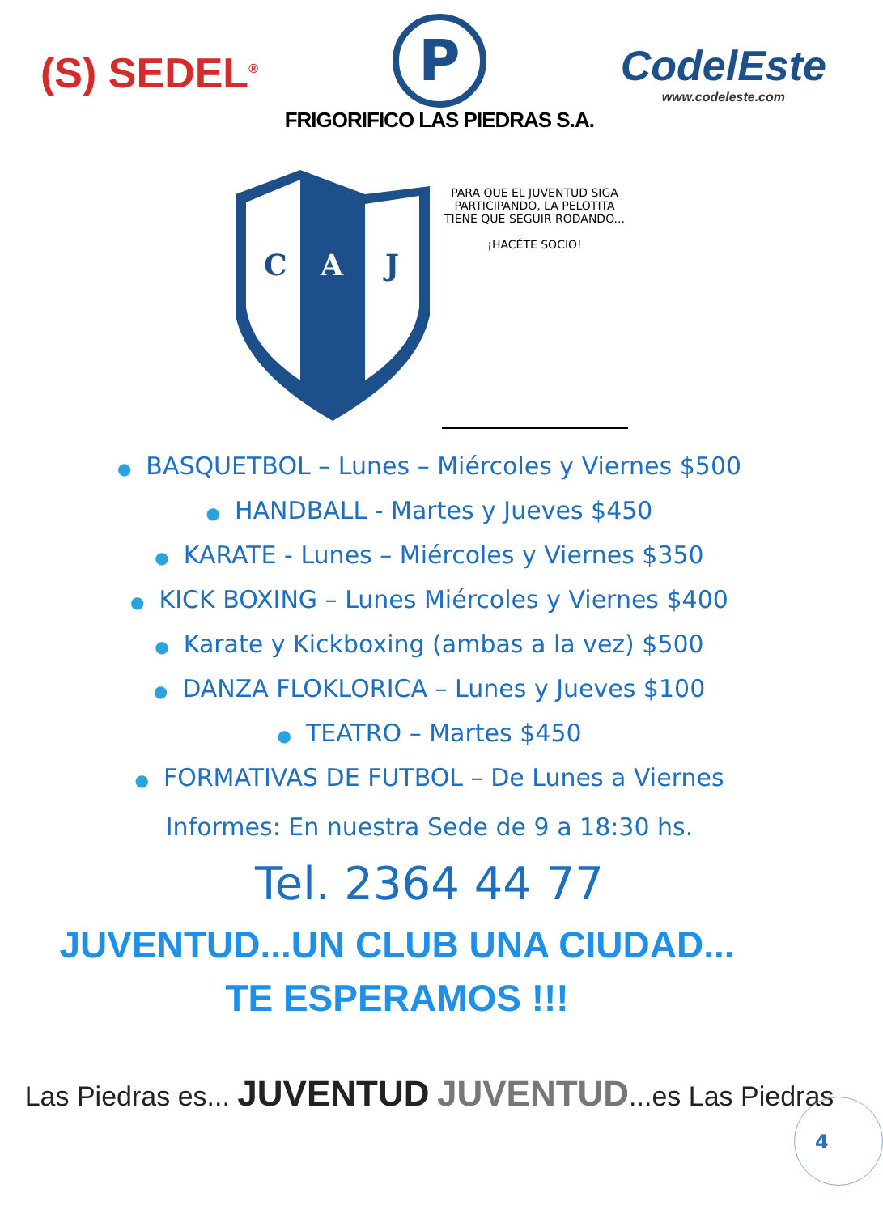(S) SEDEL<sup>®</sup>
P
FRIGORIFICO LAS PIEDRAS S.A.
CodelEste
www.codeleste.com
C
A
J
PARA QUE EL JUVENTUD SIGA PARTICIPANDO, LA PELOTITA TIENE QUE SEGUIR RODANDO...
¡HACÉTE SOCIO!
● BASQUETBOL – Lunes – Miércoles y Viernes $500
● HANDBALL - Martes y Jueves $450
● KARATE - Lunes – Miércoles y Viernes $350
● KICK BOXING – Lunes Miércoles y Viernes $400
● Karate y Kickboxing (ambas a la vez) $500
● DANZA FLOKLORICA – Lunes y Jueves $100
● TEATRO – Martes $450
● FORMATIVAS DE FUTBOL – De Lunes a Viernes
Informes: En nuestra Sede de 9 a 18:30 hs.
Tel. 2364 44 77
JUVENTUD...UN CLUB UNA CIUDAD...
TE ESPERAMOS !!!
Las Piedras es... JUVENTUD JUVENTUD...es Las Piedras
4